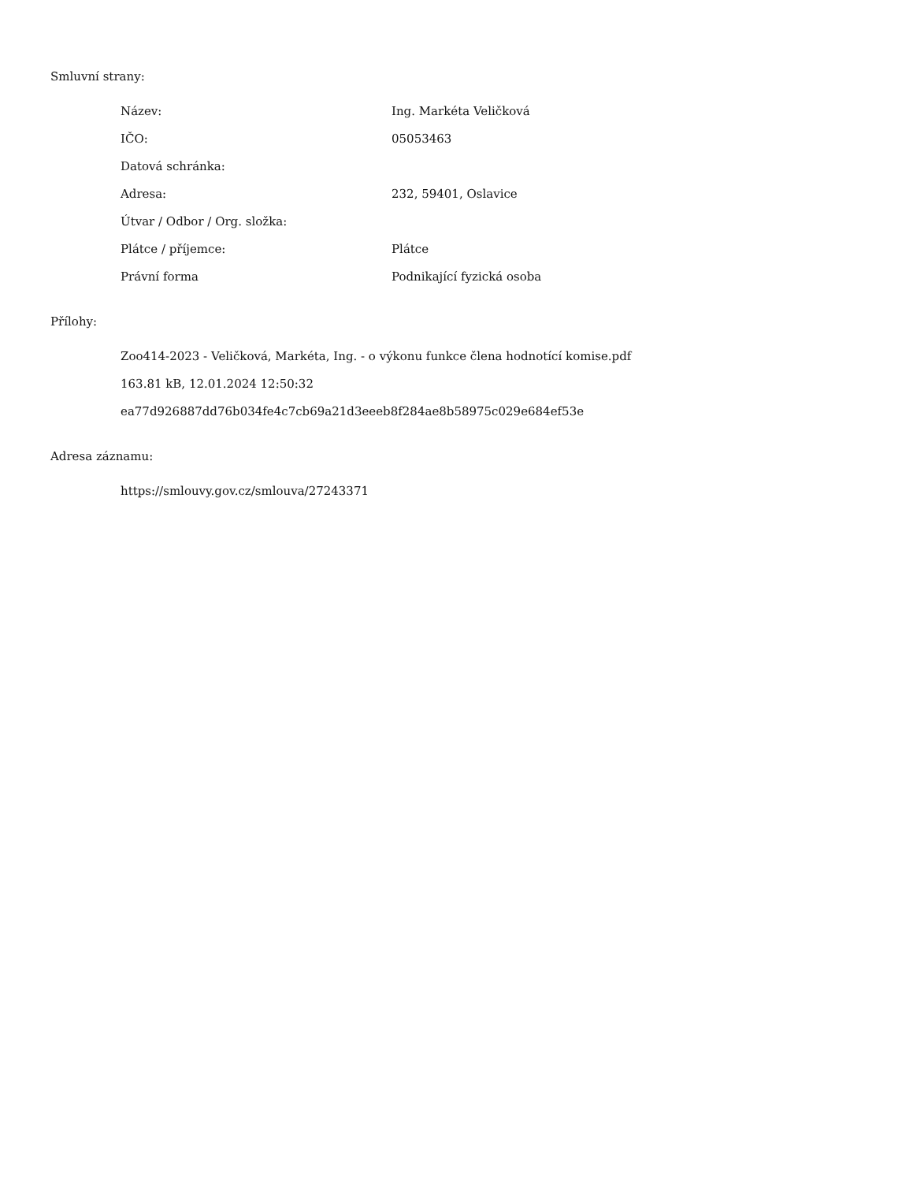Smluvní strany:
| Název: | Ing. Markéta Veličková |
| IČO: | 05053463 |
| Datová schránka: | |
| Adresa: | 232, 59401, Oslavice |
| Útvar / Odbor / Org. složka: | |
| Plátce / příjemce: | Plátce |
| Právní forma | Podnikající fyzická osoba |
Přílohy:
Zoo414-2023 - Veličková, Markéta, Ing. - o výkonu funkce člena hodnotící komise.pdf
163.81 kB, 12.01.2024 12:50:32
ea77d926887dd76b034fe4c7cb69a21d3eeeb8f284ae8b58975c029e684ef53e
Adresa záznamu:
https://smlouvy.gov.cz/smlouva/27243371